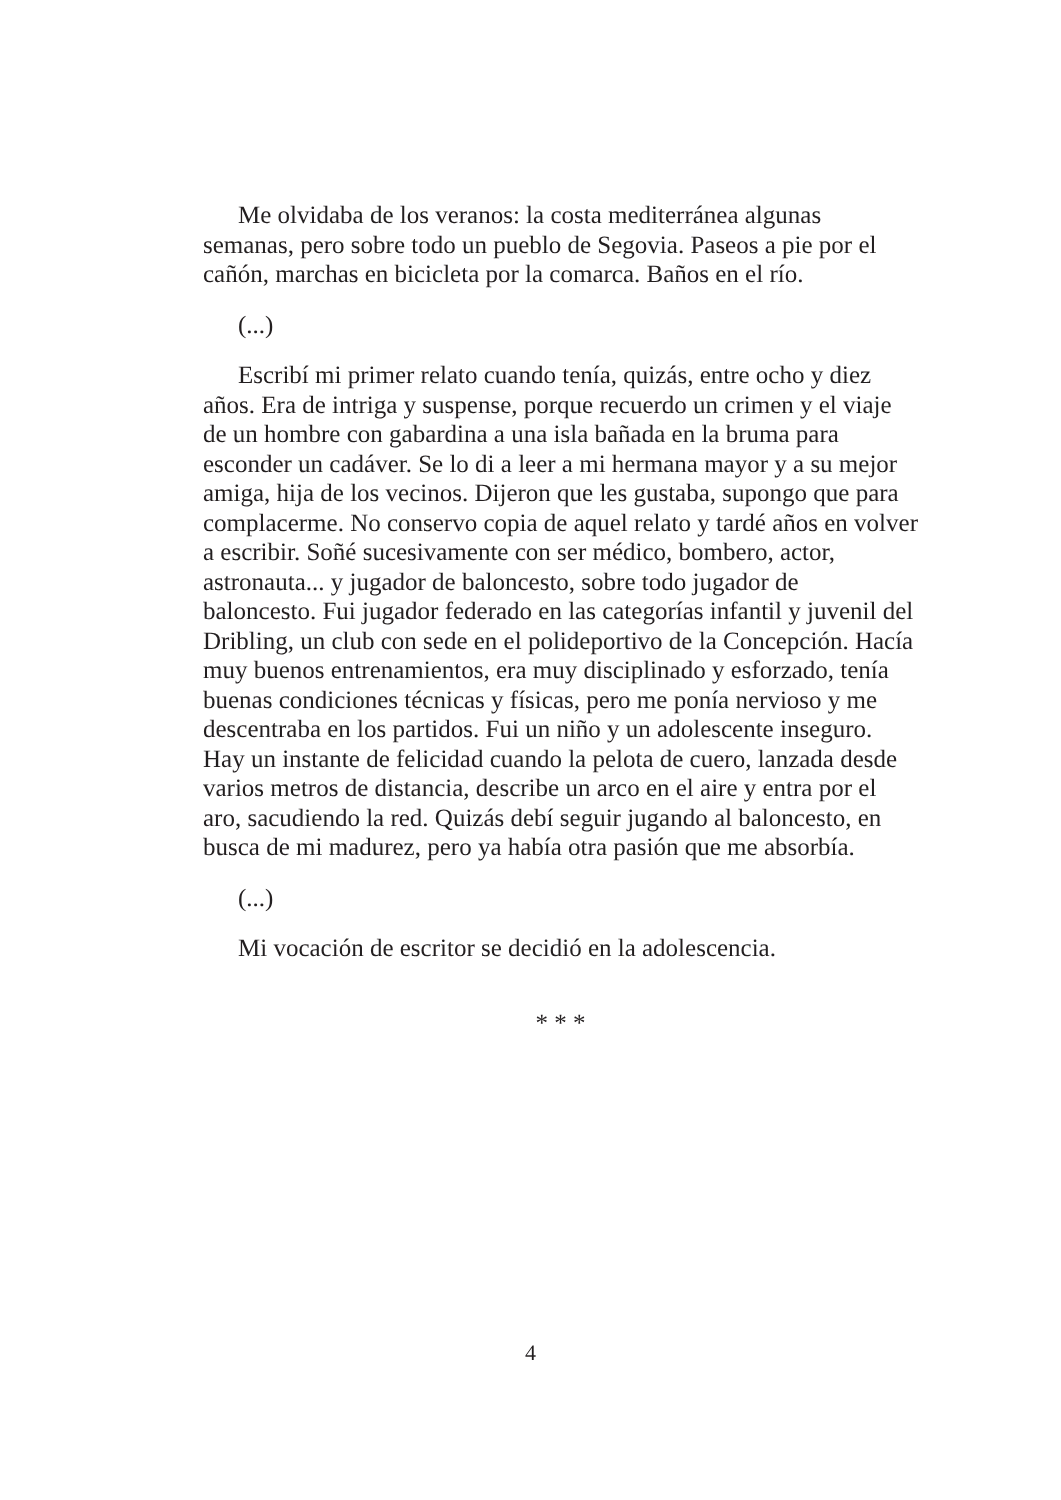Me olvidaba de los veranos: la costa mediterránea algunas semanas, pero sobre todo un pueblo de Segovia. Paseos a pie por el cañón, marchas en bicicleta por la comarca. Baños en el río.
(...)
Escribí mi primer relato cuando tenía, quizás, entre ocho y diez años. Era de intriga y suspense, porque recuerdo un crimen y el viaje de un hombre con gabardina a una isla bañada en la bruma para esconder un cadáver. Se lo di a leer a mi hermana mayor y a su mejor amiga, hija de los vecinos. Dijeron que les gustaba, supongo que para complacerme. No conservo copia de aquel relato y tardé años en volver a escribir. Soñé sucesivamente con ser médico, bombero, actor, astronauta... y jugador de baloncesto, sobre todo jugador de baloncesto. Fui jugador federado en las categorías infantil y juvenil del Dribling, un club con sede en el polideportivo de la Concepción. Hacía muy buenos entrenamientos, era muy disciplinado y esforzado, tenía buenas condiciones técnicas y físicas, pero me ponía nervioso y me descentraba en los partidos. Fui un niño y un adolescente inseguro. Hay un instante de felicidad cuando la pelota de cuero, lanzada desde varios metros de distancia, describe un arco en el aire y entra por el aro, sacudiendo la red. Quizás debí seguir jugando al baloncesto, en busca de mi madurez, pero ya había otra pasión que me absorbía.
(...)
Mi vocación de escritor se decidió en la adolescencia.
* * *
4